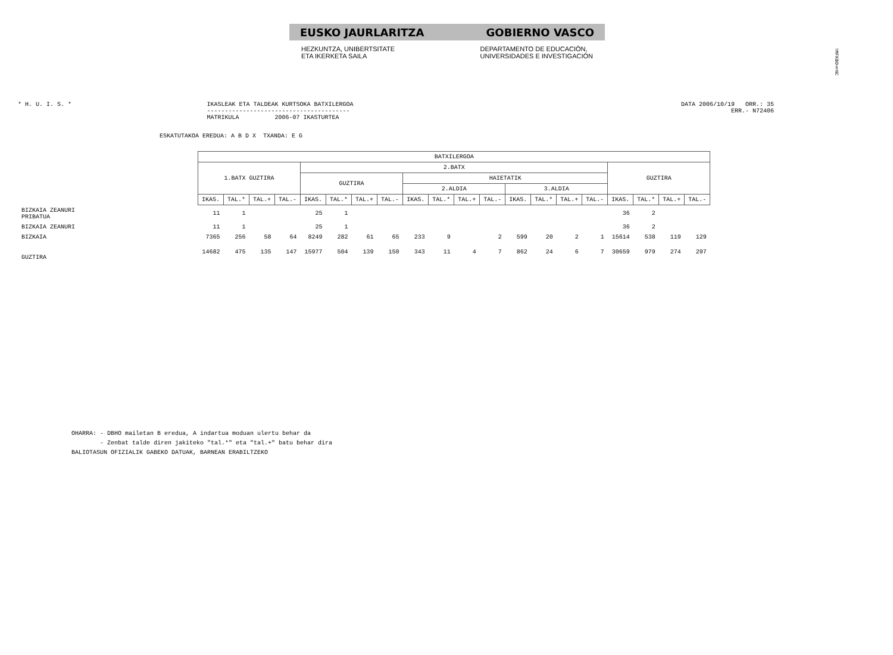!MFKBO§NC
EUSKO JAURLARITZA GOBIERNO VASCO
HEZKUNTZA, UNIBERTSITATE
ETA IKERKETA SAILA
DEPARTAMENTO DE EDUCACIÓN,
UNIVERSIDADES E INVESTIGACIÓN
* H. U. I. S. * IKASLEAK ETA TALDEAK KURTSOKA BATXILERGOA
----------------------------------------
MATRIKULA 2006-07 IKASTURTEA
DATA 2006/10/19 ORR.: 35
ERR.- N72406
ESKATUTAKOA EREDUA: A B D X TXANDA: E G
| | BATXILERGOA | | | | | | | | | | | | | | | | | | | |
| --- | --- | --- | --- | --- | --- | --- | --- | --- | --- | --- | --- | --- | --- | --- | --- | --- | --- | --- | --- | --- |
| | 1.BATX GUZTIRA | | | | 2.BATX | | | | | | | | | | | | GUZTIRA | | | |
| | | | | | GUZTIRA | | | | HAIETATIK | | | | | | | | | | | |
| | | | | | | | | | 2.ALDIA | | | | 3.ALDIA | | | | | | | |
| | IKAS. | TAL.* | TAL.+ | TAL.- | IKAS. | TAL.* | TAL.+ | TAL.- | IKAS. | TAL.* | TAL.+ | TAL.- | IKAS. | TAL.* | TAL.+ | TAL.- | IKAS. | TAL.* | TAL.+ | TAL.- |
| BIZKAIA ZEANURI PRIBATUA | 11 | 1 | | | 25 | 1 | | | | | | | | | | | 36 | 2 | | |
| BIZKAIA ZEANURI | 11 | 1 | | | 25 | 1 | | | | | | | | | | | 36 | 2 | | |
| BIZKAIA | 7365 | 256 | 58 | 64 | 8249 | 282 | 61 | 65 | 233 | 9 | | 2 | 599 | 20 | 2 | 1 | 15614 | 538 | 119 | 129 |
| GUZTIRA | 14682 | 475 | 135 | 147 | 15977 | 504 | 139 | 150 | 343 | 11 | 4 | 7 | 862 | 24 | 6 | 7 | 30659 | 979 | 274 | 297 |
OHARRA: - DBHO mailetan B eredua, A indartua moduan ulertu behar da
- Zenbat talde diren jakiteko "tal.*" eta "tal.+" batu behar dira
BALIOTASUN OFIZIALIK GABEKO DATUAK, BARNEAN ERABILTZEKO